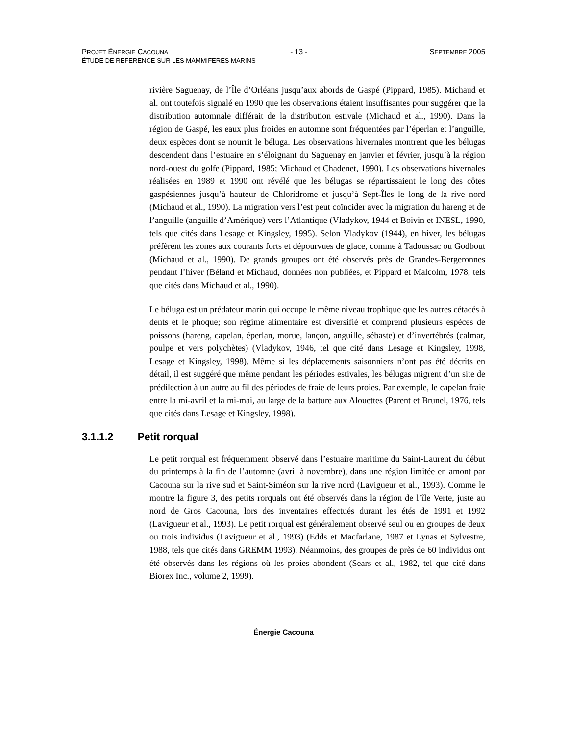PROJET ÉNERGIE CACOUNA - 13 - SEPTEMBRE 2005
ÉTUDE DE REFERENCE SUR LES MAMMIFERES MARINS
rivière Saguenay, de l’Île d’Orléans jusqu’aux abords de Gaspé (Pippard, 1985). Michaud et al. ont toutefois signalé en 1990 que les observations étaient insuffisantes pour suggérer que la distribution automnale différait de la distribution estivale (Michaud et al., 1990). Dans la région de Gaspé, les eaux plus froides en automne sont fréquentées par l’éperlan et l’anguille, deux espèces dont se nourrit le béluga. Les observations hivernales montrent que les bélugas descendent dans l’estuaire en s’éloignant du Saguenay en janvier et février, jusqu’à la région nord-ouest du golfe (Pippard, 1985; Michaud et Chadenet, 1990). Les observations hivernales réalisées en 1989 et 1990 ont révélé que les bélugas se répartissaient le long des côtes gaspésiennes jusqu’à hauteur de Chloridrome et jusqu’à Sept-Îles le long de la rive nord (Michaud et al., 1990). La migration vers l’est peut coïncider avec la migration du hareng et de l’anguille (anguille d’Amérique) vers l’Atlantique (Vladykov, 1944 et Boivin et INESL, 1990, tels que cités dans Lesage et Kingsley, 1995). Selon Vladykov (1944), en hiver, les bélugas préfèrent les zones aux courants forts et dépourvues de glace, comme à Tadoussac ou Godbout (Michaud et al., 1990). De grands groupes ont été observés près de Grandes-Bergeronnes pendant l’hiver (Béland et Michaud, données non publiées, et Pippard et Malcolm, 1978, tels que cités dans Michaud et al., 1990).
Le béluga est un prédateur marin qui occupe le même niveau trophique que les autres cétacés à dents et le phoque; son régime alimentaire est diversifié et comprend plusieurs espèces de poissons (hareng, capelan, éperlan, morue, lançon, anguille, sébaste) et d’invertébrés (calmar, poulpe et vers polychètes) (Vladykov, 1946, tel que cité dans Lesage et Kingsley, 1998, Lesage et Kingsley, 1998). Même si les déplacements saisonniers n’ont pas été décrits en détail, il est suggéré que même pendant les périodes estivales, les bélugas migrent d’un site de prédilection à un autre au fil des périodes de fraie de leurs proies. Par exemple, le capelan fraie entre la mi-avril et la mi-mai, au large de la batture aux Alouettes (Parent et Brunel, 1976, tels que cités dans Lesage et Kingsley, 1998).
3.1.1.2 Petit rorqual
Le petit rorqual est fréquemment observé dans l’estuaire maritime du Saint-Laurent du début du printemps à la fin de l’automne (avril à novembre), dans une région limitée en amont par Cacouna sur la rive sud et Saint-Siméon sur la rive nord (Lavigueur et al., 1993). Comme le montre la figure 3, des petits rorquals ont été observés dans la région de l’île Verte, juste au nord de Gros Cacouna, lors des inventaires effectués durant les étés de 1991 et 1992 (Lavigueur et al., 1993). Le petit rorqual est généralement observé seul ou en groupes de deux ou trois individus (Lavigueur et al., 1993) (Edds et Macfarlane, 1987 et Lynas et Sylvestre, 1988, tels que cités dans GREMM 1993). Néanmoins, des groupes de près de 60 individus ont été observés dans les régions où les proies abondent (Sears et al., 1982, tel que cité dans Biorex Inc., volume 2, 1999).
Énergie Cacouna